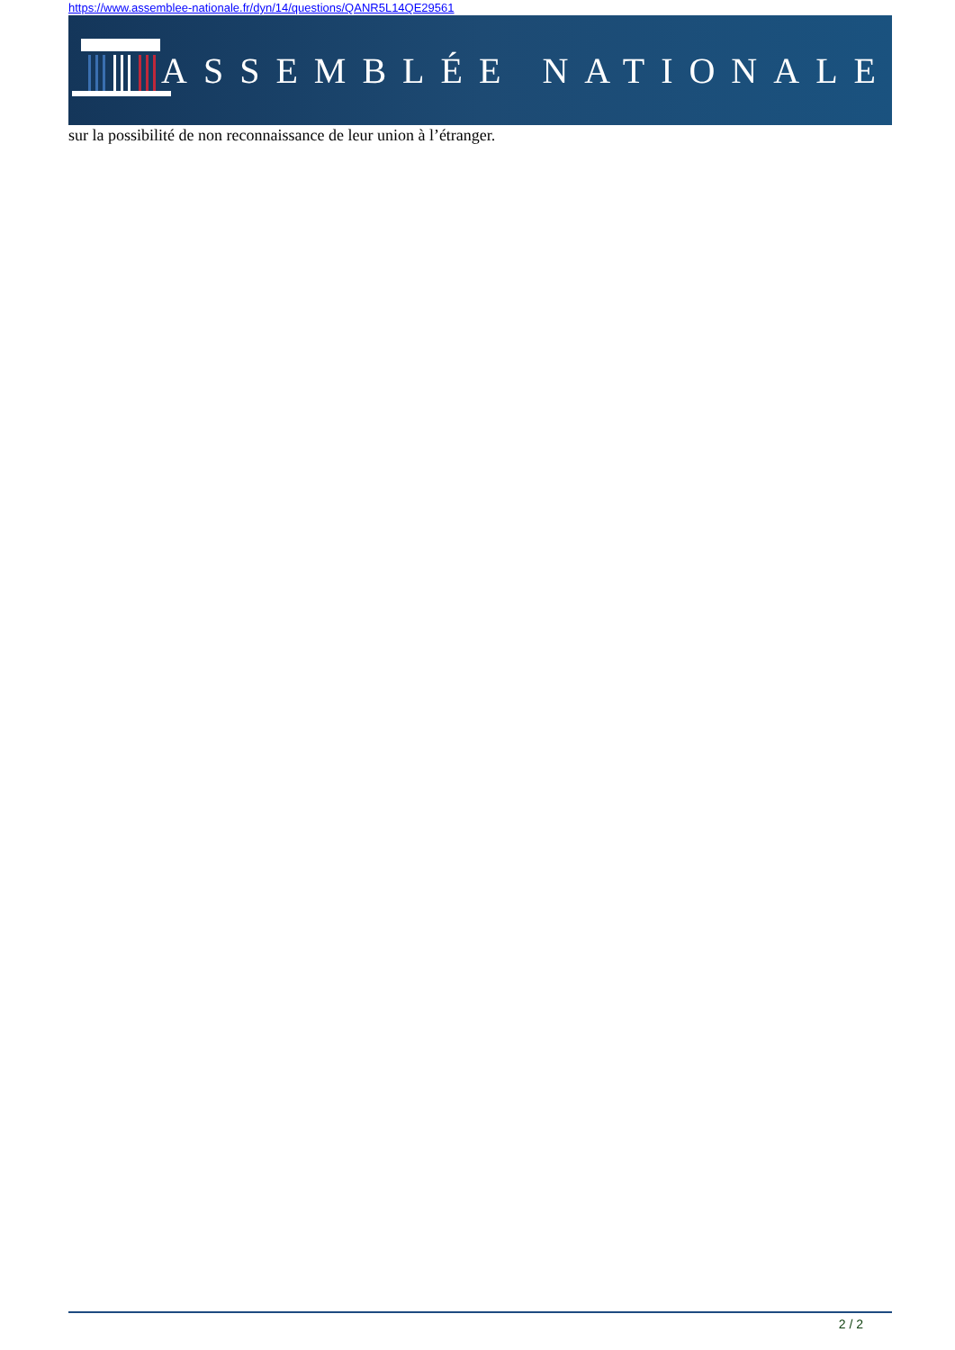https://www.assemblee-nationale.fr/dyn/14/questions/QANR5L14QE29561
ASSEMBLÉE NATIONALE
sur la possibilité de non reconnaissance de leur union à l’étranger.
2 / 2